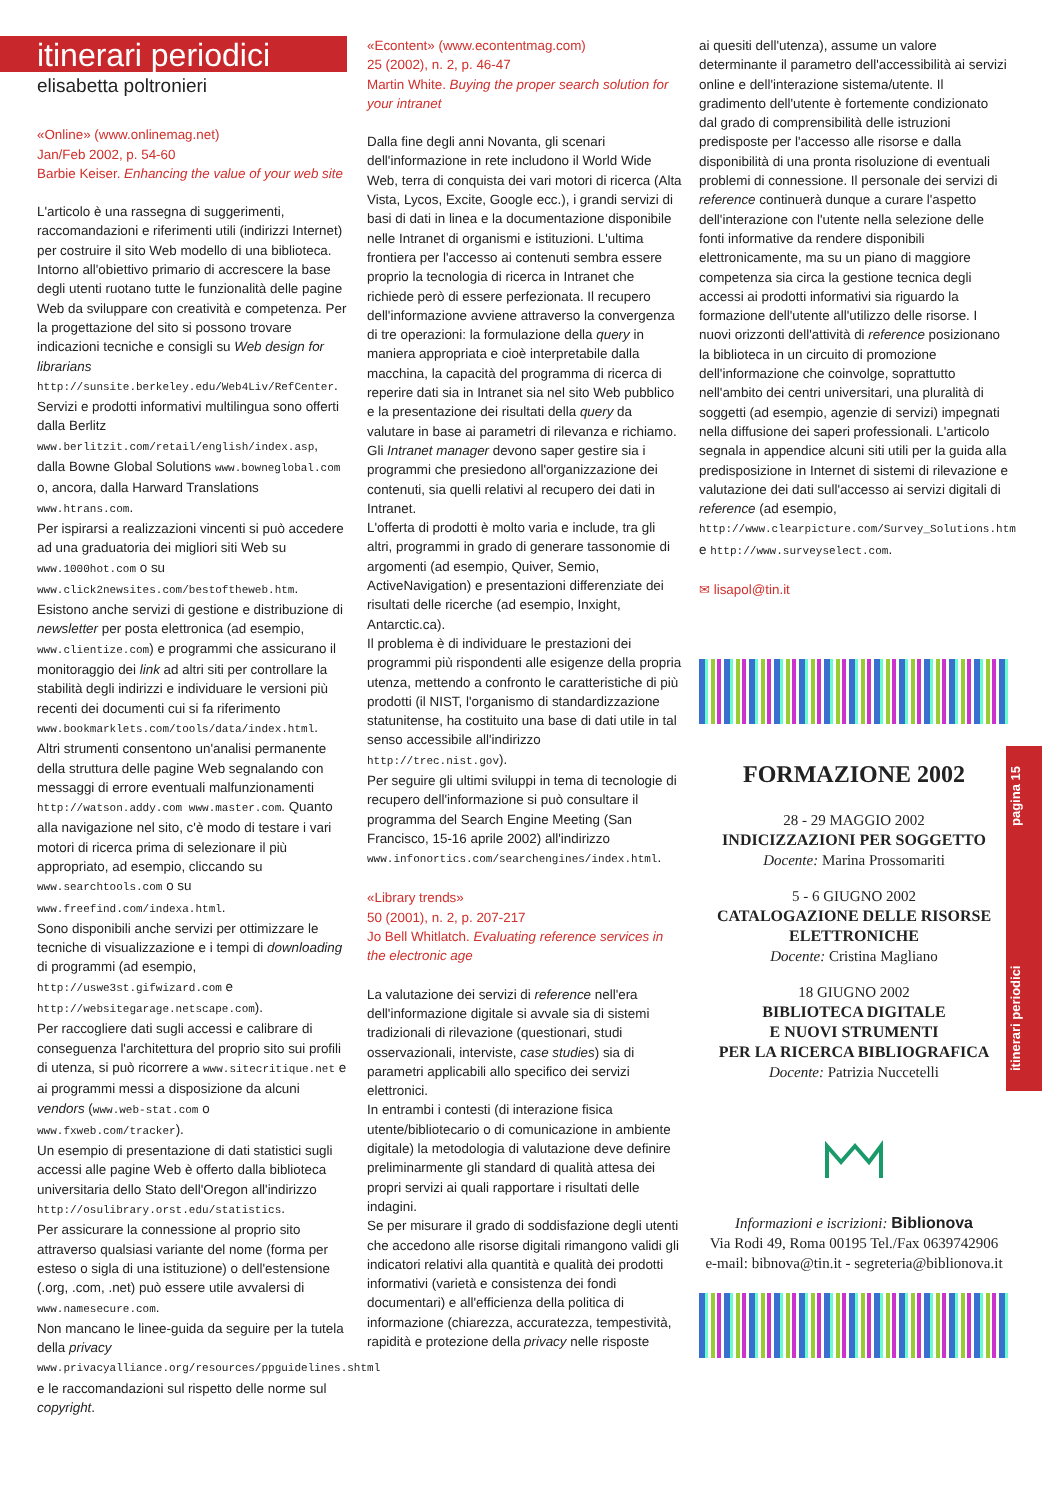itinerari periodici
elisabetta poltronieri
«Online» (www.onlinemag.net)
Jan/Feb 2002, p. 54-60
Barbie Keiser. Enhancing the value of your web site
L'articolo è una rassegna di suggerimenti, raccomandazioni e riferimenti utili (indirizzi Internet) per costruire il sito Web modello di una biblioteca. Intorno all'obiettivo primario di accrescere la base degli utenti ruotano tutte le funzionalità delle pagine Web da sviluppare con creatività e competenza. Per la progettazione del sito si possono trovare indicazioni tecniche e consigli su Web design for librarians http://sunsite.berkeley.edu/Web4Liv/RefCenter.
Servizi e prodotti informativi multilingua sono offerti dalla Berlitz www.berlitzit.com/retail/english/index.asp, dalla Bowne Global Solutions www.bowneglobal.com o, ancora, dalla Harward Translations www.htrans.com.
Per ispirarsi a realizzazioni vincenti si può accedere ad una graduatoria dei migliori siti Web su www.1000hot.com o su www.click2newsites.com/bestoftheweb.htm.
Esistono anche servizi di gestione e distribuzione di newsletter per posta elettronica (ad esempio, www.clientize.com) e programmi che assicurano il monitoraggio dei link ad altri siti per controllare la stabilità degli indirizzi e individuare le versioni più recenti dei documenti cui si fa riferimento www.bookmarklets.com/tools/data/index.html.
Altri strumenti consentono un'analisi permanente della struttura delle pagine Web segnalando con messaggi di errore eventuali malfunzionamenti http://watson.addy.com www.master.com. Quanto alla navigazione nel sito, c'è modo di testare i vari motori di ricerca prima di selezionare il più appropriato, ad esempio, cliccando su www.searchtools.com o su www.freefind.com/indexa.html.
Sono disponibili anche servizi per ottimizzare le tecniche di visualizzazione e i tempi di downloading di programmi (ad esempio, http://uswe3st.gifwizard.com e http://websitegarage.netscape.com).
Per raccogliere dati sugli accessi e calibrare di conseguenza l'architettura del proprio sito sui profili di utenza, si può ricorrere a www.sitecritique.net e ai programmi messi a disposizione da alcuni vendors (www.web-stat.com o www.fxweb.com/tracker).
Un esempio di presentazione di dati statistici sugli accessi alle pagine Web è offerto dalla biblioteca universitaria dello Stato dell'Oregon all'indirizzo http://osulibrary.orst.edu/statistics.
Per assicurare la connessione al proprio sito attraverso qualsiasi variante del nome (forma per esteso o sigla di una istituzione) o dell'estensione (.org, .com, .net) può essere utile avvalersi di www.namesecure.com.
Non mancano le linee-guida da seguire per la tutela della privacy www.privacyalliance.org/resources/ppguidelines.shtml e le raccomandazioni sul rispetto delle norme sul copyright.
«Econtent» (www.econtentmag.com)
25 (2002), n. 2, p. 46-47
Martin White. Buying the proper search solution for your intranet
Dalla fine degli anni Novanta, gli scenari dell'informazione in rete includono il World Wide Web, terra di conquista dei vari motori di ricerca (Alta Vista, Lycos, Excite, Google ecc.), i grandi servizi di basi di dati in linea e la documentazione disponibile nelle Intranet di organismi e istituzioni. L'ultima frontiera per l'accesso ai contenuti sembra essere proprio la tecnologia di ricerca in Intranet che richiede però di essere perfezionata. Il recupero dell'informazione avviene attraverso la convergenza di tre operazioni: la formulazione della query in maniera appropriata e cioè interpretabile dalla macchina, la capacità del programma di ricerca di reperire dati sia in Intranet sia nel sito Web pubblico e la presentazione dei risultati della query da valutare in base ai parametri di rilevanza e richiamo.
Gli Intranet manager devono saper gestire sia i programmi che presiedono all'organizzazione dei contenuti, sia quelli relativi al recupero dei dati in Intranet.
L'offerta di prodotti è molto varia e include, tra gli altri, programmi in grado di generare tassonomie di argomenti (ad esempio, Quiver, Semio, ActiveNavigation) e presentazioni differenziate dei risultati delle ricerche (ad esempio, Inxight, Antarctic.ca).
Il problema è di individuare le prestazioni dei programmi più rispondenti alle esigenze della propria utenza, mettendo a confronto le caratteristiche di più prodotti (il NIST, l'organismo di standardizzazione statunitense, ha costituito una base di dati utile in tal senso accessibile all'indirizzo http://trec.nist.gov).
Per seguire gli ultimi sviluppi in tema di tecnologie di recupero dell'informazione si può consultare il programma del Search Engine Meeting (San Francisco, 15-16 aprile 2002) all'indirizzo www.infonortics.com/searchengines/index.html.
«Library trends»
50 (2001), n. 2, p. 207-217
Jo Bell Whitlatch. Evaluating reference services in the electronic age
La valutazione dei servizi di reference nell'era dell'informazione digitale si avvale sia di sistemi tradizionali di rilevazione (questionari, studi osservazionali, interviste, case studies) sia di parametri applicabili allo specifico dei servizi elettronici.
In entrambi i contesti (di interazione fisica utente/bibliotecario o di comunicazione in ambiente digitale) la metodologia di valutazione deve definire preliminarmente gli standard di qualità attesa dei propri servizi ai quali rapportare i risultati delle indagini.
Se per misurare il grado di soddisfazione degli utenti che accedono alle risorse digitali rimangono validi gli indicatori relativi alla quantità e qualità dei prodotti informativi (varietà e consistenza dei fondi documentari) e all'efficienza della politica di informazione (chiarezza, accuratezza, tempestività, rapidità e protezione della privacy nelle risposte
ai quesiti dell'utenza), assume un valore determinante il parametro dell'accessibilità ai servizi online e dell'interazione sistema/utente. Il gradimento dell'utente è fortemente condizionato dal grado di comprensibilità delle istruzioni predisposte per l'accesso alle risorse e dalla disponibilità di una pronta risoluzione di eventuali problemi di connessione. Il personale dei servizi di reference continuerà dunque a curare l'aspetto dell'interazione con l'utente nella selezione delle fonti informative da rendere disponibili elettronicamente, ma su un piano di maggiore competenza sia circa la gestione tecnica degli accessi ai prodotti informativi sia riguardo la formazione dell'utente all'utilizzo delle risorse. I nuovi orizzonti dell'attività di reference posizionano la biblioteca in un circuito di promozione dell'informazione che coinvolge, soprattutto nell'ambito dei centri universitari, una pluralità di soggetti (ad esempio, agenzie di servizi) impegnati nella diffusione dei saperi professionali. L'articolo segnala in appendice alcuni siti utili per la guida alla predisposizione in Internet di sistemi di rilevazione e valutazione dei dati sull'accesso ai servizi digitali di reference (ad esempio, http://www.clearpicture.com/Survey_Solutions.htm e http://www.surveyselect.com.
✉ lisapol@tin.it
FORMAZIONE 2002
28 - 29 MAGGIO 2002
INDICIZZAZIONI PER SOGGETTO
Docente: Marina Prossomariti
5 - 6 GIUGNO 2002
CATALOGAZIONE DELLE RISORSE ELETTRONICHE
Docente: Cristina Magliano
18 GIUGNO 2002
BIBLIOTECA DIGITALE
E NUOVI STRUMENTI
PER LA RICERCA BIBLIOGRAFICA
Docente: Patrizia Nuccetelli
Informazioni e iscrizioni: Biblionova
Via Rodi 49, Roma 00195 Tel./Fax 0639742906
e-mail: bibnova@tin.it - segreteria@biblionova.it
itinerari periodici pagina 15